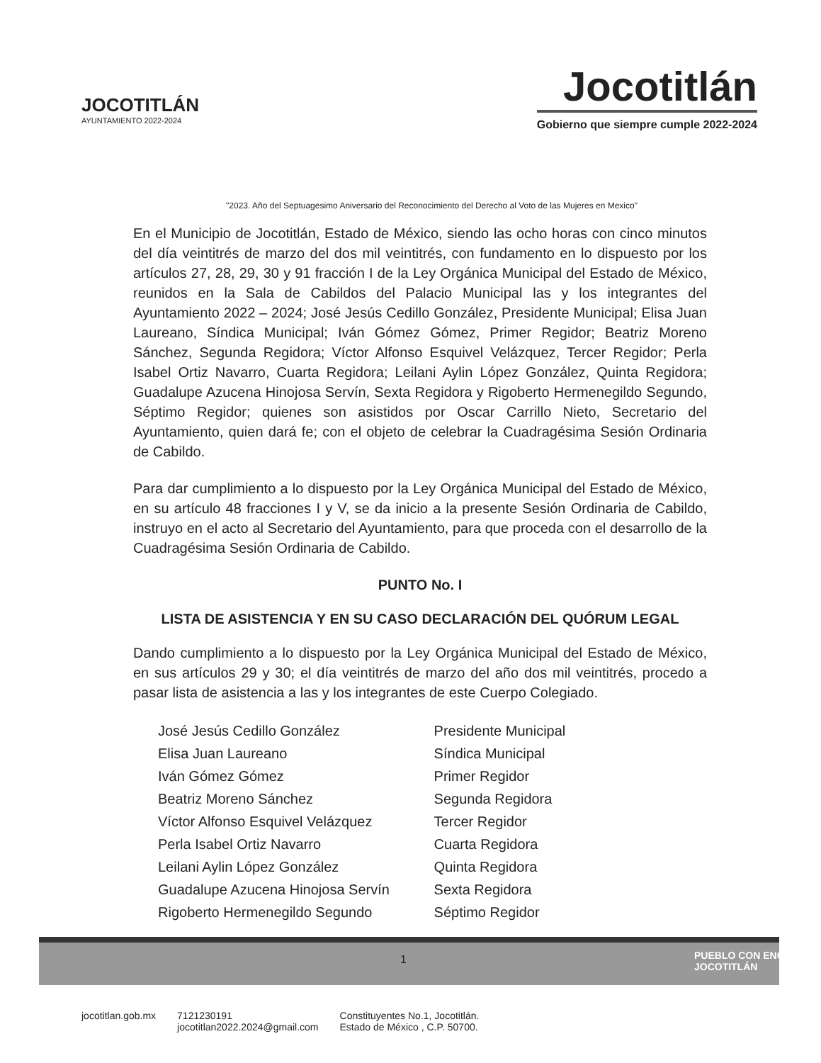JOCOTITLÁN
AYUNTAMIENTO 2022-2024
Jocotitlán
Gobierno que siempre cumple 2022-2024
"2023. Año del Septuagesimo Aniversario del Reconocimiento del Derecho al Voto de las Mujeres en Mexico"
En el Municipio de Jocotitlán, Estado de México, siendo las ocho horas con cinco minutos del día veintitrés de marzo del dos mil veintitrés, con fundamento en lo dispuesto por los artículos 27, 28, 29, 30 y 91 fracción I de la Ley Orgánica Municipal del Estado de México, reunidos en la Sala de Cabildos del Palacio Municipal las y los integrantes del Ayuntamiento 2022 – 2024; José Jesús Cedillo González, Presidente Municipal; Elisa Juan Laureano, Síndica Municipal; Iván Gómez Gómez, Primer Regidor; Beatriz Moreno Sánchez, Segunda Regidora; Víctor Alfonso Esquivel Velázquez, Tercer Regidor; Perla Isabel Ortiz Navarro, Cuarta Regidora; Leilani Aylin López González, Quinta Regidora; Guadalupe Azucena Hinojosa Servín, Sexta Regidora y Rigoberto Hermenegildo Segundo, Séptimo Regidor; quienes son asistidos por Oscar Carrillo Nieto, Secretario del Ayuntamiento, quien dará fe; con el objeto de celebrar la Cuadragésima Sesión Ordinaria de Cabildo.
Para dar cumplimiento a lo dispuesto por la Ley Orgánica Municipal del Estado de México, en su artículo 48 fracciones I y V, se da inicio a la presente Sesión Ordinaria de Cabildo, instruyo en el acto al Secretario del Ayuntamiento, para que proceda con el desarrollo de la Cuadragésima Sesión Ordinaria de Cabildo.
PUNTO No. I
LISTA DE ASISTENCIA Y EN SU CASO DECLARACIÓN DEL QUÓRUM LEGAL
Dando cumplimiento a lo dispuesto por la Ley Orgánica Municipal del Estado de México, en sus artículos 29 y 30; el día veintitrés de marzo del año dos mil veintitrés, procedo a pasar lista de asistencia a las y los integrantes de este Cuerpo Colegiado.
| José Jesús Cedillo González | Presidente Municipal |
| Elisa Juan Laureano | Síndica Municipal |
| Iván Gómez Gómez | Primer Regidor |
| Beatriz Moreno Sánchez | Segunda Regidora |
| Víctor Alfonso Esquivel Velázquez | Tercer Regidor |
| Perla Isabel Ortiz Navarro | Cuarta Regidora |
| Leilani Aylin López González | Quinta Regidora |
| Guadalupe Azucena Hinojosa Servín | Sexta Regidora |
| Rigoberto Hermenegildo Segundo | Séptimo Regidor |
1
PUEBLO CON ENCANTO
JOCOTITLÁN
jocotitlan.gob.mx 7121230191
jocotitlan2022.2024@gmail.com Constituyentes No.1, Jocotitlán.
Estado de México , C.P. 50700.